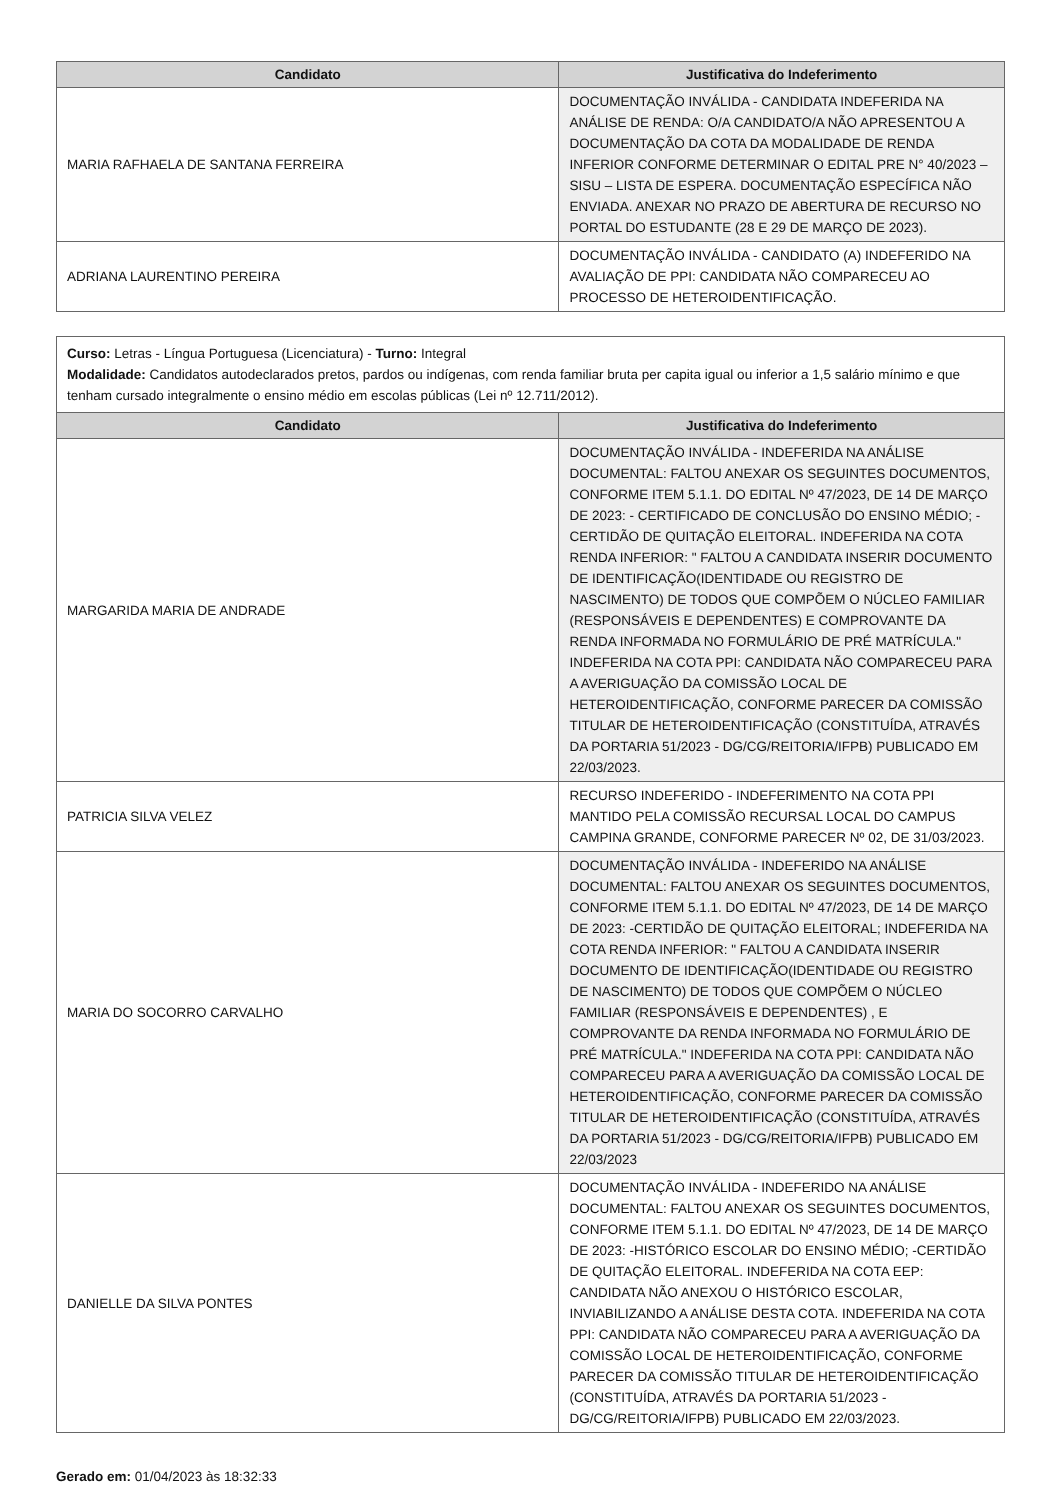| Candidato | Justificativa do Indeferimento |
| --- | --- |
| MARIA RAFHAELA DE SANTANA FERREIRA | DOCUMENTAÇÃO INVÁLIDA - CANDIDATA INDEFERIDA NA ANÁLISE DE RENDA: O/A CANDIDATO/A NÃO APRESENTOU A DOCUMENTAÇÃO DA COTA DA MODALIDADE DE RENDA INFERIOR CONFORME DETERMINAR O EDITAL PRE N° 40/2023 – SISU – LISTA DE ESPERA. DOCUMENTAÇÃO ESPECÍFICA NÃO ENVIADA. ANEXAR NO PRAZO DE ABERTURA DE RECURSO NO PORTAL DO ESTUDANTE (28 E 29 DE MARÇO DE 2023). |
| ADRIANA LAURENTINO PEREIRA | DOCUMENTAÇÃO INVÁLIDA - CANDIDATO (A) INDEFERIDO NA AVALIAÇÃO DE PPI: CANDIDATA NÃO COMPARECEU AO PROCESSO DE HETEROIDENTIFICAÇÃO. |
Curso: Letras - Língua Portuguesa (Licenciatura) - Turno: Integral
Modalidade: Candidatos autodeclarados pretos, pardos ou indígenas, com renda familiar bruta per capita igual ou inferior a 1,5 salário mínimo e que tenham cursado integralmente o ensino médio em escolas públicas (Lei nº 12.711/2012).
| Candidato | Justificativa do Indeferimento |
| --- | --- |
| MARGARIDA MARIA DE ANDRADE | DOCUMENTAÇÃO INVÁLIDA - INDEFERIDA NA ANÁLISE DOCUMENTAL: FALTOU ANEXAR OS SEGUINTES DOCUMENTOS, CONFORME ITEM 5.1.1. DO EDITAL Nº 47/2023, DE 14 DE MARÇO DE 2023: - CERTIFICADO DE CONCLUSÃO DO ENSINO MÉDIO; - CERTIDÃO DE QUITAÇÃO ELEITORAL. INDEFERIDA NA COTA RENDA INFERIOR: " FALTOU A CANDIDATA INSERIR DOCUMENTO DE IDENTIFICAÇÃO(IDENTIDADE OU REGISTRO DE NASCIMENTO) DE TODOS QUE COMPÕEM O NÚCLEO FAMILIAR (RESPONSÁVEIS E DEPENDENTES) E COMPROVANTE DA RENDA INFORMADA NO FORMULÁRIO DE PRÉ MATRÍCULA." INDEFERIDA NA COTA PPI: CANDIDATA NÃO COMPARECEU PARA A AVERIGUAÇÃO DA COMISSÃO LOCAL DE HETEROIDENTIFICAÇÃO, CONFORME PARECER DA COMISSÃO TITULAR DE HETEROIDENTIFICAÇÃO (CONSTITUÍDA, ATRAVÉS DA PORTARIA 51/2023 - DG/CG/REITORIA/IFPB) PUBLICADO EM 22/03/2023. |
| PATRICIA SILVA VELEZ | RECURSO INDEFERIDO - INDEFERIMENTO NA COTA PPI MANTIDO PELA COMISSÃO RECURSAL LOCAL DO CAMPUS CAMPINA GRANDE, CONFORME PARECER Nº 02, DE 31/03/2023. |
| MARIA DO SOCORRO CARVALHO | DOCUMENTAÇÃO INVÁLIDA - INDEFERIDO NA ANÁLISE DOCUMENTAL: FALTOU ANEXAR OS SEGUINTES DOCUMENTOS, CONFORME ITEM 5.1.1. DO EDITAL Nº 47/2023, DE 14 DE MARÇO DE 2023: -CERTIDÃO DE QUITAÇÃO ELEITORAL; INDEFERIDA NA COTA RENDA INFERIOR: " FALTOU A CANDIDATA INSERIR DOCUMENTO DE IDENTIFICAÇÃO(IDENTIDADE OU REGISTRO DE NASCIMENTO) DE TODOS QUE COMPÕEM O NÚCLEO FAMILIAR (RESPONSÁVEIS E DEPENDENTES) , E COMPROVANTE DA RENDA INFORMADA NO FORMULÁRIO DE PRÉ MATRÍCULA." INDEFERIDA NA COTA PPI: CANDIDATA NÃO COMPARECEU PARA A AVERIGUAÇÃO DA COMISSÃO LOCAL DE HETEROIDENTIFICAÇÃO, CONFORME PARECER DA COMISSÃO TITULAR DE HETEROIDENTIFICAÇÃO (CONSTITUÍDA, ATRAVÉS DA PORTARIA 51/2023 - DG/CG/REITORIA/IFPB) PUBLICADO EM 22/03/2023 |
| DANIELLE DA SILVA PONTES | DOCUMENTAÇÃO INVÁLIDA - INDEFERIDO NA ANÁLISE DOCUMENTAL: FALTOU ANEXAR OS SEGUINTES DOCUMENTOS, CONFORME ITEM 5.1.1. DO EDITAL Nº 47/2023, DE 14 DE MARÇO DE 2023: -HISTÓRICO ESCOLAR DO ENSINO MÉDIO; -CERTIDÃO DE QUITAÇÃO ELEITORAL. INDEFERIDA NA COTA EEP: CANDIDATA NÃO ANEXOU O HISTÓRICO ESCOLAR, INVIABILIZANDO A ANÁLISE DESTA COTA. INDEFERIDA NA COTA PPI: CANDIDATA NÃO COMPARECEU PARA A AVERIGUAÇÃO DA COMISSÃO LOCAL DE HETEROIDENTIFICAÇÃO, CONFORME PARECER DA COMISSÃO TITULAR DE HETEROIDENTIFICAÇÃO (CONSTITUÍDA, ATRAVÉS DA PORTARIA 51/2023 - DG/CG/REITORIA/IFPB) PUBLICADO EM 22/03/2023. |
Gerado em: 01/04/2023 às 18:32:33